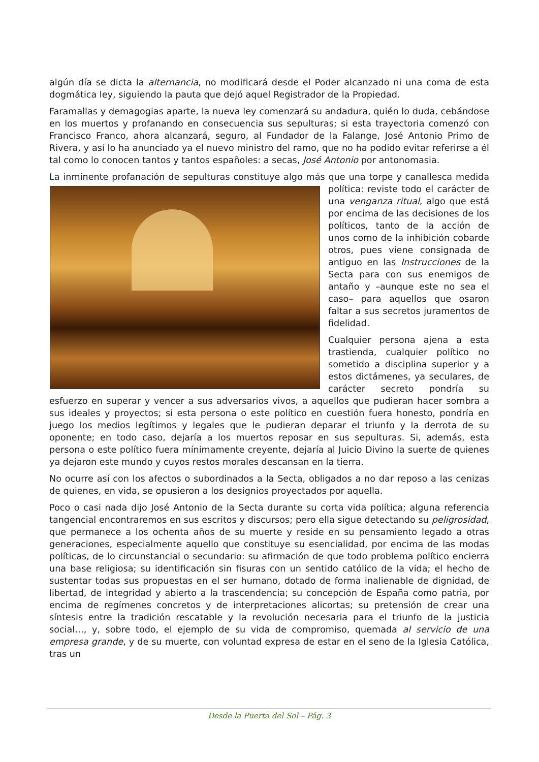algún día se dicta la alternancia, no modificará desde el Poder alcanzado ni una coma de esta dogmática ley, siguiendo la pauta que dejó aquel Registrador de la Propiedad.
Faramallas y demagogias aparte, la nueva ley comenzará su andadura, quién lo duda, cebándose en los muertos y profanando en consecuencia sus sepulturas; si esta trayectoria comenzó con Francisco Franco, ahora alcanzará, seguro, al Fundador de la Falange, José Antonio Primo de Rivera, y así lo ha anunciado ya el nuevo ministro del ramo, que no ha podido evitar referirse a él tal como lo conocen tantos y tantos españoles: a secas, José Antonio por antonomasia.
La inminente profanación de sepulturas constituye algo más que una torpe y canallesca medida política: reviste todo el carácter de una venganza ritual, algo que está por encima de las decisiones de los políticos, tanto de la acción de unos como de la inhibición cobarde otros, pues viene consignada de antiguo en las Instrucciones de la Secta para con sus enemigos de antaño y –aunque este no sea el caso– para aquellos que osaron faltar a sus secretos juramentos de fidelidad.
Cualquier persona ajena a esta trastienda, cualquier político no sometido a disciplina superior y a estos dictámenes, ya seculares, de carácter secreto pondría su esfuerzo en superar y vencer a sus adversarios vivos, a aquellos que pudieran hacer sombra a sus ideales y proyectos; si esta persona o este político en cuestión fuera honesto, pondría en juego los medios legítimos y legales que le pudieran deparar el triunfo y la derrota de su oponente; en todo caso, dejaría a los muertos reposar en sus sepulturas. Si, además, esta persona o este político fuera mínimamente creyente, dejaría al Juicio Divino la suerte de quienes ya dejaron este mundo y cuyos restos morales descansan en la tierra.
No ocurre así con los afectos o subordinados a la Secta, obligados a no dar reposo a las cenizas de quienes, en vida, se opusieron a los designios proyectados por aquella.
Poco o casi nada dijo José Antonio de la Secta durante su corta vida política; alguna referencia tangencial encontraremos en sus escritos y discursos; pero ella sigue detectando su peligrosidad, que permanece a los ochenta años de su muerte y reside en su pensamiento legado a otras generaciones, especialmente aquello que constituye su esencialidad, por encima de las modas políticas, de lo circunstancial o secundario: su afirmación de que todo problema político encierra una base religiosa; su identificación sin fisuras con un sentido católico de la vida; el hecho de sustentar todas sus propuestas en el ser humano, dotado de forma inalienable de dignidad, de libertad, de integridad y abierto a la trascendencia; su concepción de España como patria, por encima de regímenes concretos y de interpretaciones alicortas; su pretensión de crear una síntesis entre la tradición rescatable y la revolución necesaria para el triunfo de la justicia social…, y, sobre todo, el ejemplo de su vida de compromiso, quemada al servicio de una empresa grande, y de su muerte, con voluntad expresa de estar en el seno de la Iglesia Católica, tras un
Desde la Puerta del Sol – Pág. 3